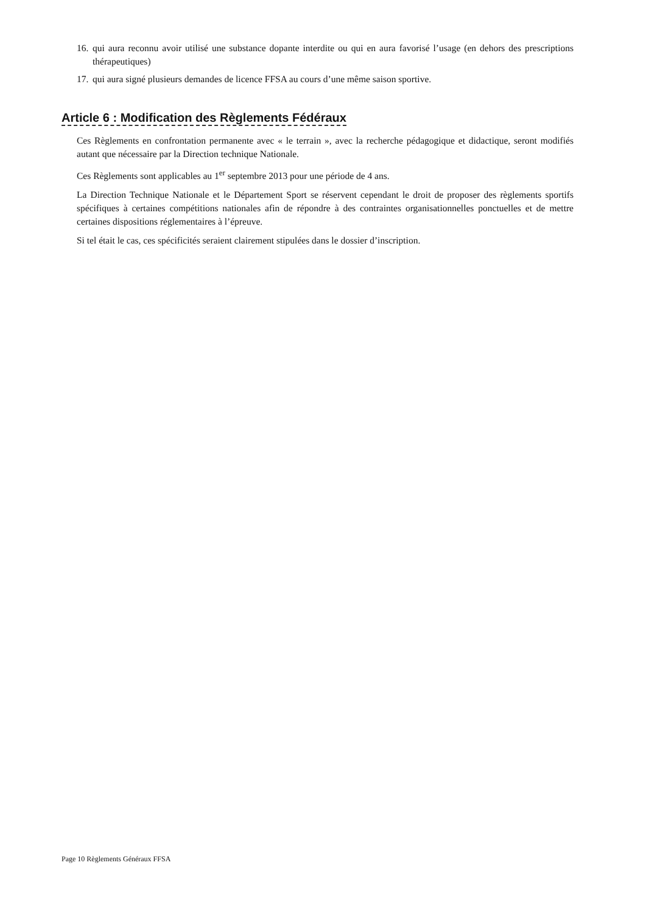16. qui aura reconnu avoir utilisé une substance dopante interdite ou qui en aura favorisé l’usage (en dehors des prescriptions thérapeutiques)
17. qui aura signé plusieurs demandes de licence FFSA au cours d’une même saison sportive.
Article 6 : Modification des Règlements Fédéraux
Ces Règlements en confrontation permanente avec « le terrain », avec la recherche pédagogique et didactique, seront modifiés autant que nécessaire par la Direction technique Nationale.
Ces Règlements sont applicables au 1<sup>er</sup> septembre 2013 pour une période de 4 ans.
La Direction Technique Nationale et le Département Sport se réservent cependant le droit de proposer des règlements sportifs spécifiques à certaines compétitions nationales afin de répondre à des contraintes organisationnelles ponctuelles et de mettre certaines dispositions réglementaires à l’épreuve.
Si tel était le cas, ces spécificités seraient clairement stipulées dans le dossier d’inscription.
Page 10 Règlements Généraux FFSA